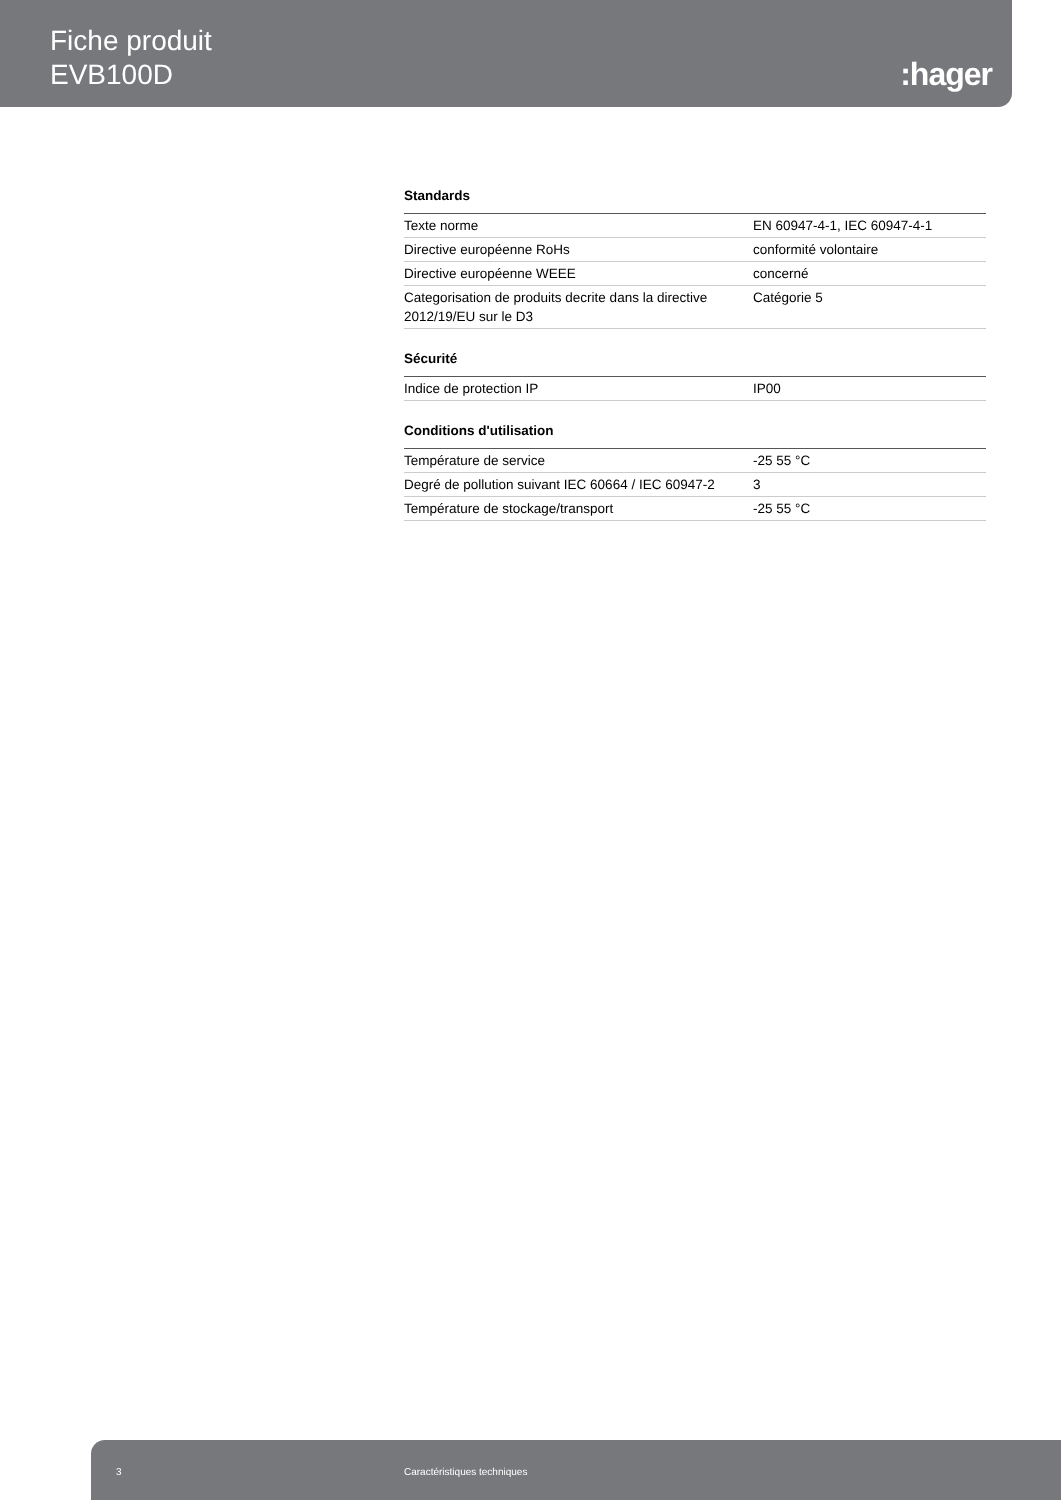Fiche produit
EVB100D
:hager
Standards
| Texte norme | EN 60947-4-1, IEC 60947-4-1 |
| Directive européenne RoHs | conformité volontaire |
| Directive européenne WEEE | concerné |
| Categorisation de produits decrite dans la directive 2012/19/EU sur le D3 | Catégorie 5 |
Sécurité
| Indice de protection IP | IP00 |
Conditions d'utilisation
| Température de service | -25 55 °C |
| Degré de pollution suivant IEC 60664 / IEC 60947-2 | 3 |
| Température de stockage/transport | -25 55 °C |
3 Caractéristiques techniques